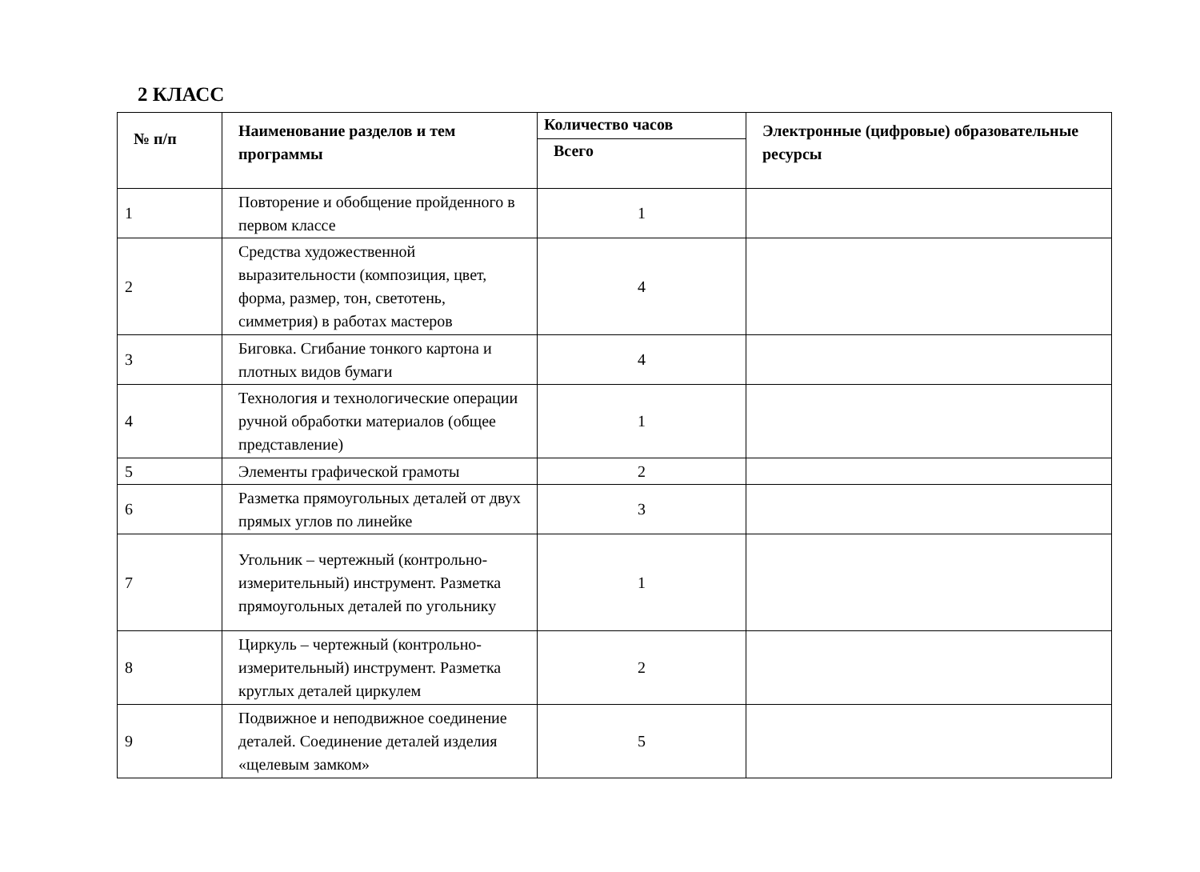2 КЛАСС
| № п/п | Наименование разделов и тем программы | Количество часов | Электронные (цифровые) образовательные ресурсы |
| --- | --- | --- | --- |
| | | Всего | |
| 1 | Повторение и обобщение пройденного в первом классе | 1 | |
| 2 | Средства художественной выразительности (композиция, цвет, форма, размер, тон, светотень, симметрия) в работах мастеров | 4 | |
| 3 | Биговка. Сгибание тонкого картона и плотных видов бумаги | 4 | |
| 4 | Технология и технологические операции ручной обработки материалов (общее представление) | 1 | |
| 5 | Элементы графической грамоты | 2 | |
| 6 | Разметка прямоугольных деталей от двух прямых углов по линейке | 3 | |
| 7 | Угольник – чертежный (контрольно-измерительный) инструмент. Разметка прямоугольных деталей по угольнику | 1 | |
| 8 | Циркуль – чертежный (контрольно-измерительный) инструмент. Разметка круглых деталей циркулем | 2 | |
| 9 | Подвижное и неподвижное соединение деталей. Соединение деталей изделия «щелевым замком» | 5 | |